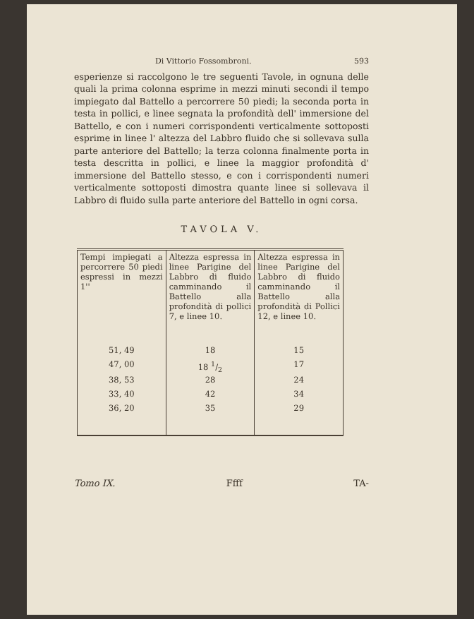Di Vittorio Fossombroni. 593
esperienze si raccolgono le tre seguenti Tavole, in ognuna delle quali la prima colonna esprime in mezzi minuti secondi il tempo impiegato dal Battello a percorrere 50 piedi; la seconda porta in testa in pollici, e linee segnata la profondità dell' immersione del Battello, e con i numeri corrispondenti verticalmente sottoposti esprime in linee l' altezza del Labbro fluido che si sollevava sulla parte anteriore del Battello; la terza colonna finalmente porta in testa descritta in pollici, e linee la maggior profondità d' immersione del Battello stesso, e con i corrispondenti numeri verticalmente sottoposti dimostra quante linee si sollevava il Labbro di fluido sulla parte anteriore del Battello in ogni corsa.
TAVOLA V.
| Tempi impiegati a percorrere 50 piedi espressi in mezzi 1'' | Altezza espressa in linee Parigine del Labbro di fluido camminando il Battello alla profondità di pollici 7, e linee 10. | Altezza espressa in linee Parigine del Labbro di fluido camminando il Battello alla profondità di Pollici 12, e linee 10. |
| 51, 49 | 18 | 15 |
| 47, 00 | 18 1/2 | 17 |
| 38, 53 | 28 | 24 |
| 33, 40 | 42 | 34 |
| 36, 20 | 35 | 29 |
Tomo IX. Ffff TA-